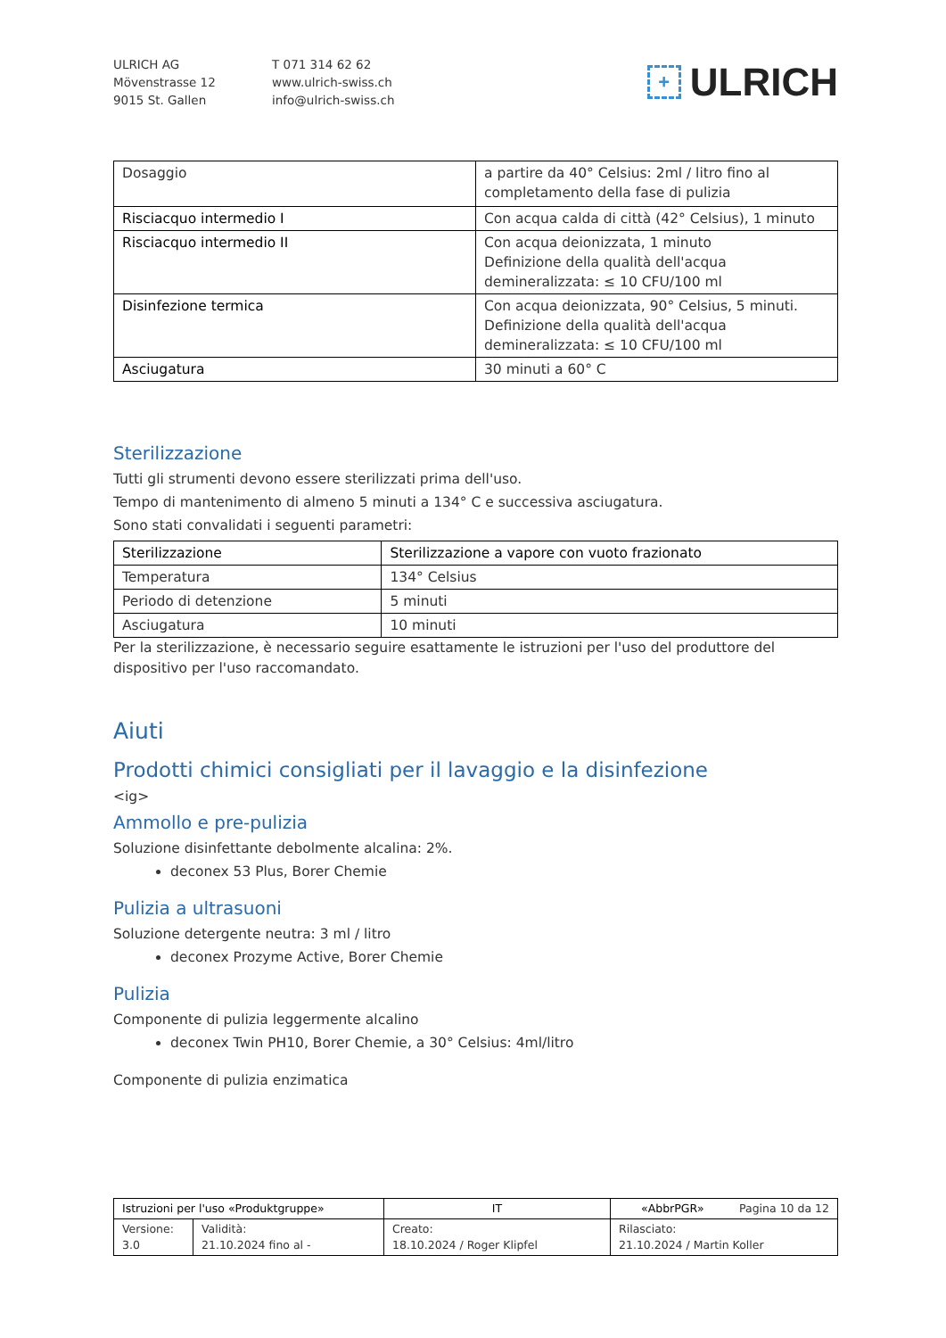ULRICH AG
Mövenstrasse 12
9015 St. Gallen
T 071 314 62 62
www.ulrich-swiss.ch
info@ulrich-swiss.ch
+ ULRICH
| Dosaggio | a partire da 40° Celsius: 2ml / litro fino al completamento della fase di pulizia |
| Risciacquo intermedio I | Con acqua calda di città (42° Celsius), 1 minuto |
| Risciacquo intermedio II | Con acqua deionizzata, 1 minuto Definizione della qualità dell'acqua demineralizzata: ≤ 10 CFU/100 ml |
| Disinfezione termica | Con acqua deionizzata, 90° Celsius, 5 minuti. Definizione della qualità dell'acqua demineralizzata: ≤ 10 CFU/100 ml |
| Asciugatura | 30 minuti a 60° C |
Sterilizzazione
Tutti gli strumenti devono essere sterilizzati prima dell'uso.
Tempo di mantenimento di almeno 5 minuti a 134° C e successiva asciugatura.
Sono stati convalidati i seguenti parametri:
| Sterilizzazione | Sterilizzazione a vapore con vuoto frazionato |
| Temperatura | 134° Celsius |
| Periodo di detenzione | 5 minuti |
| Asciugatura | 10 minuti |
Per la sterilizzazione, è necessario seguire esattamente le istruzioni per l'uso del produttore del dispositivo per l'uso raccomandato.
Aiuti
Prodotti chimici consigliati per il lavaggio e la disinfezione
<ig>
Ammollo e pre-pulizia
Soluzione disinfettante debolmente alcalina: 2%.
deconex 53 Plus, Borer Chemie
Pulizia a ultrasuoni
Soluzione detergente neutra: 3 ml / litro
deconex Prozyme Active, Borer Chemie
Pulizia
Componente di pulizia leggermente alcalino
deconex Twin PH10, Borer Chemie, a 30° Celsius: 4ml/litro
Componente di pulizia enzimatica
| Istruzioni per l'uso «Produktgruppe» | | IT | «AbbrPGR» Pagina 10 da 12 |
| Versione: 3.0 | Validità: 21.10.2024 fino al - | Creato: 18.10.2024 / Roger Klipfel | Rilasciato: 21.10.2024 / Martin Koller |